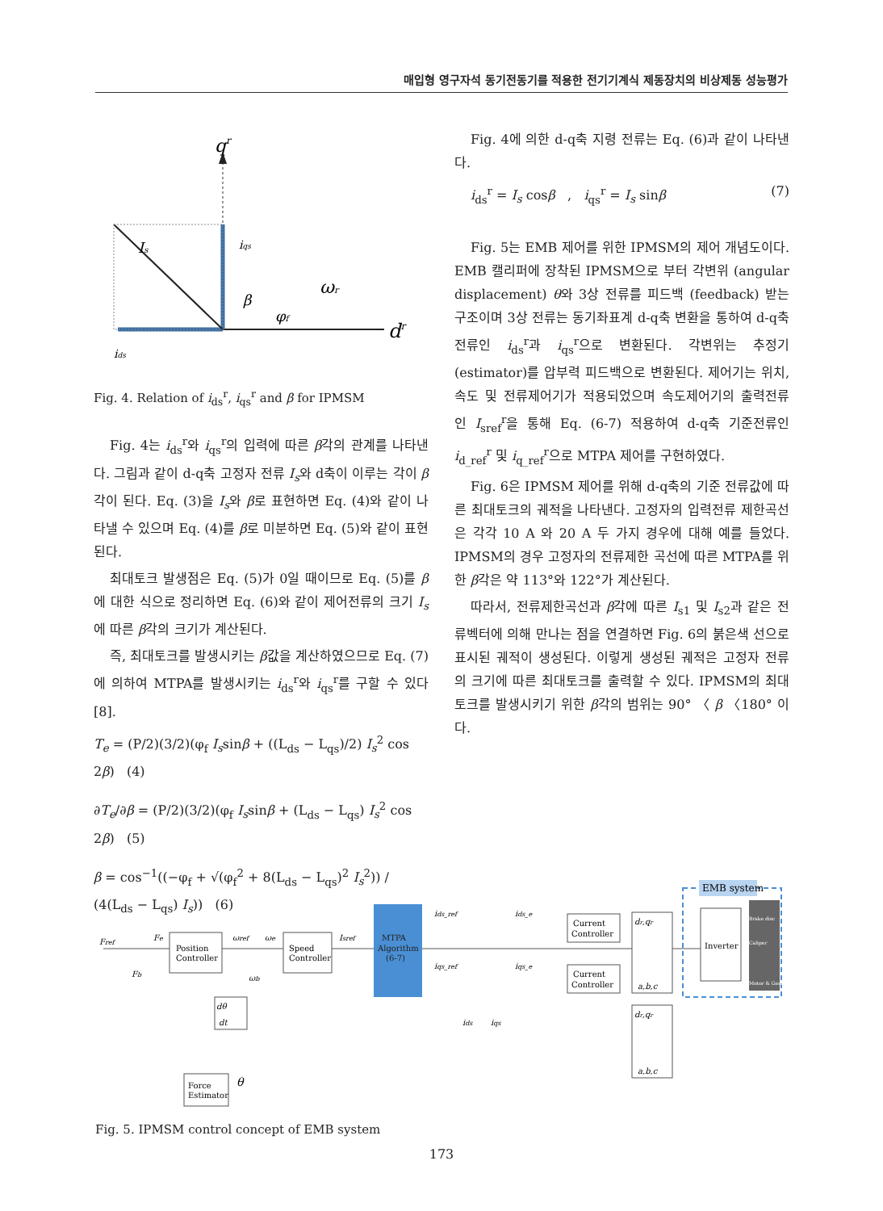매입형 영구자석 동기전동기를 적용한 전기기계식 제동장치의 비상제동 성능평가
qr
dr
Is
iqs
β
φf
ωr
ids
Fig. 4. Relation of i<sub>ds</sub><sup>r</sup>, i<sub>qs</sub><sup>r</sup> and β for IPMSM
Fig. 4는 i<sub>ds</sub><sup>r</sup>와 i<sub>qs</sub><sup>r</sup>의 입력에 따른 β각의 관계를 나타낸다. 그림과 같이 d-q축 고정자 전류 I<sub>s</sub>와 d축이 이루는 각이 β각이 된다. Eq. (3)을 I<sub>s</sub>와 β로 표현하면 Eq. (4)와 같이 나타낼 수 있으며 Eq. (4)를 β로 미분하면 Eq. (5)와 같이 표현된다.
최대토크 발생점은 Eq. (5)가 0일 때이므로 Eq. (5)를 β에 대한 식으로 정리하면 Eq. (6)와 같이 제어전류의 크기 I<sub>s</sub>에 따른 β각의 크기가 계산된다.
즉, 최대토크를 발생시키는 β값을 계산하였으므로 Eq. (7)에 의하여 MTPA를 발생시키는 i<sub>ds</sub><sup>r</sup>와 i<sub>qs</sub><sup>r</sup>를 구할 수 있다[8].
T<sub>e</sub> = (P/2)(3/2)(φ<sub>f</sub> I<sub>s</sub>sinβ + ((L<sub>ds</sub> − L<sub>qs</sub>)/2) I<sub>s</sub><sup>2</sup> cos 2β) (4)
∂T<sub>e</sub>/∂β = (P/2)(3/2)(φ<sub>f</sub> I<sub>s</sub>sinβ + (L<sub>ds</sub> − L<sub>qs</sub>) I<sub>s</sub><sup>2</sup> cos 2β) (5)
β = cos<sup>−1</sup>((−φ<sub>f</sub> + √(φ<sub>f</sub><sup>2</sup> + 8(L<sub>ds</sub> − L<sub>qs</sub>)<sup>2</sup> I<sub>s</sub><sup>2</sup>)) / (4(L<sub>ds</sub> − L<sub>qs</sub>) I<sub>s</sub>)) (6)
Fig. 4에 의한 d-q축 지령 전류는 Eq. (6)과 같이 나타낸다.
i<sub>ds</sub><sup>r</sup> = I<sub>s</sub> cosβ , i<sub>qs</sub><sup>r</sup> = I<sub>s</sub> sinβ (7)
Fig. 5는 EMB 제어를 위한 IPMSM의 제어 개념도이다. EMB 캘리퍼에 장착된 IPMSM으로 부터 각변위 (angular displacement) θ와 3상 전류를 피드백 (feedback) 받는 구조이며 3상 전류는 동기좌표계 d-q축 변환을 통하여 d-q축 전류인 i<sub>ds</sub><sup>r</sup>과 i<sub>qs</sub><sup>r</sup>으로 변환된다. 각변위는 추정기(estimator)를 압부력 피드백으로 변환된다. 제어기는 위치, 속도 및 전류제어기가 적용되었으며 속도제어기의 출력전류인 I<sub>sref</sub><sup>r</sup>을 통해 Eq. (6-7) 적용하여 d-q축 기준전류인 i<sub>d_ref</sub><sup>r</sup> 및 i<sub>q_ref</sub><sup>r</sup>으로 MTPA 제어를 구현하였다.
Fig. 6은 IPMSM 제어를 위해 d-q축의 기준 전류값에 따른 최대토크의 궤적을 나타낸다. 고정자의 입력전류 제한곡선은 각각 10 A 와 20 A 두 가지 경우에 대해 예를 들었다. IPMSM의 경우 고정자의 전류제한 곡선에 따른 MTPA를 위한 β각은 약 113°와 122°가 계산된다.
따라서, 전류제한곡선과 β각에 따른 I<sub>s1</sub> 및 I<sub>s2</sub>과 같은 전류벡터에 의해 만나는 점을 연결하면 Fig. 6의 붉은색 선으로 표시된 궤적이 생성된다. 이렇게 생성된 궤적은 고정자 전류의 크기에 따른 최대토크를 출력할 수 있다. IPMSM의 최대 토크를 발생시키기 위한 β각의 범위는 90° 〈 β 〈180° 이다.
Fref
Fe
Fb
Position
Controller
ωref
ωe
ωb
Speed
Controller
Isref
MTPA
Algorithm
(6-7)
ids_ref
iqs_ref
ids_e
iqs_e
Current
Controller
Current
Controller
dr,qr
a,b,c
EMB system
Inverter
Brake disc
Caliper
Motor & Gear
dθ
dt
ids
iqs
dr,qr
a,b,c
Force
Estimator
θ
Fig. 5. IPMSM control concept of EMB system
173